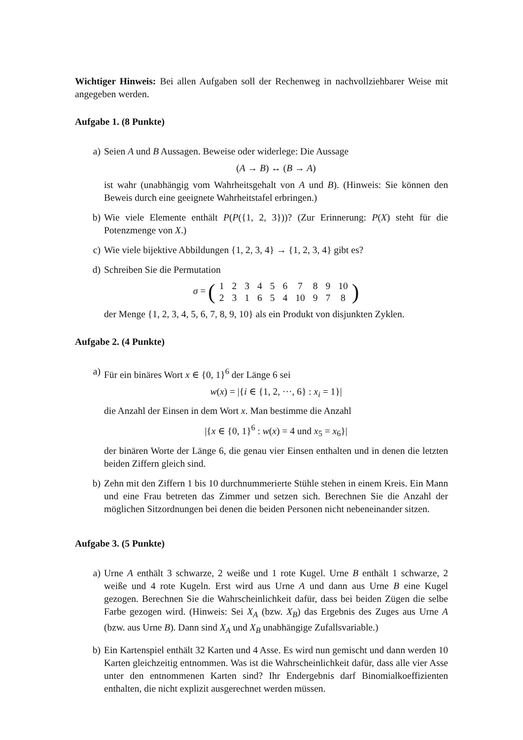Wichtiger Hinweis: Bei allen Aufgaben soll der Rechenweg in nachvollziehbarer Weise mit angegeben werden.
Aufgabe 1. (8 Punkte)
a) Seien A und B Aussagen. Beweise oder widerlege: Die Aussage
(A → B) ↔ (B → A)
ist wahr (unabhängig vom Wahrheitsgehalt von A und B). (Hinweis: Sie können den Beweis durch eine geeignete Wahrheitstafel erbringen.)
b) Wie viele Elemente enthält P(P({1, 2, 3}))? (Zur Erinnerung: P(X) steht für die Potenzmenge von X.)
c) Wie viele bijektive Abbildungen {1, 2, 3, 4} → {1, 2, 3, 4} gibt es?
d) Schreiben Sie die Permutation
σ = (
| 1 | 2 | 3 | 4 | 5 | 6 | 7 | 8 | 9 | 10 |
| 2 | 3 | 1 | 6 | 5 | 4 | 10 | 9 | 7 | 8 |
)
der Menge {1, 2, 3, 4, 5, 6, 7, 8, 9, 10} als ein Produkt von disjunkten Zyklen.
Aufgabe 2. (4 Punkte)
a) Für ein binäres Wort x ∈ {0, 1}<sup>6</sup> der Länge 6 sei
w(x) = |{i ∈ {1, 2, ···, 6} : x<sub>i</sub> = 1}|
die Anzahl der Einsen in dem Wort x. Man bestimme die Anzahl
|{x ∈ {0, 1}<sup>6</sup> : w(x) = 4 und x<sub>5</sub> = x<sub>6</sub>}|
der binären Worte der Länge 6, die genau vier Einsen enthalten und in denen die letzten beiden Ziffern gleich sind.
b) Zehn mit den Ziffern 1 bis 10 durchnummerierte Stühle stehen in einem Kreis. Ein Mann und eine Frau betreten das Zimmer und setzen sich. Berechnen Sie die Anzahl der möglichen Sitzordnungen bei denen die beiden Personen nicht nebeneinander sitzen.
Aufgabe 3. (5 Punkte)
a) Urne A enthält 3 schwarze, 2 weiße und 1 rote Kugel. Urne B enthält 1 schwarze, 2 weiße und 4 rote Kugeln. Erst wird aus Urne A und dann aus Urne B eine Kugel gezogen. Berechnen Sie die Wahrscheinlichkeit dafür, dass bei beiden Zügen die selbe Farbe gezogen wird. (Hinweis: Sei X<sub>A</sub> (bzw. X<sub>B</sub>) das Ergebnis des Zuges aus Urne A (bzw. aus Urne B). Dann sind X<sub>A</sub> und X<sub>B</sub> unabhängige Zufallsvariable.)
b) Ein Kartenspiel enthält 32 Karten und 4 Asse. Es wird nun gemischt und dann werden 10 Karten gleichzeitig entnommen. Was ist die Wahrscheinlichkeit dafür, dass alle vier Asse unter den entnommenen Karten sind? Ihr Endergebnis darf Binomialkoeffizienten enthalten, die nicht explizit ausgerechnet werden müssen.